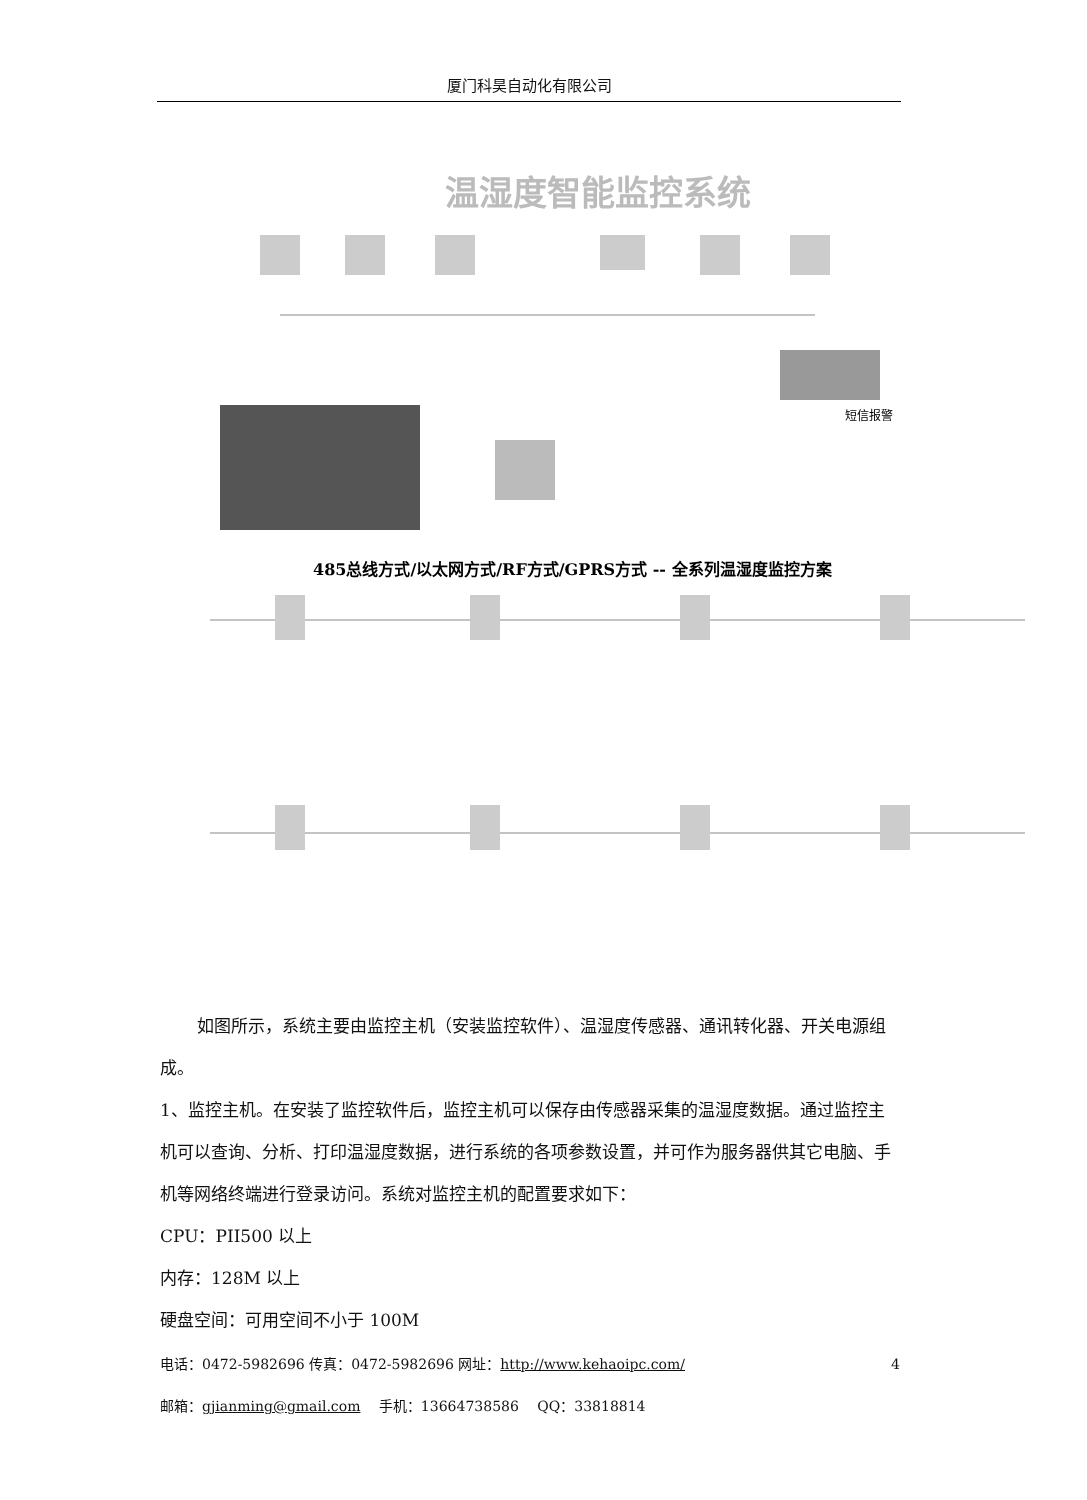厦门科昊自动化有限公司
温湿度智能监控系统
短信报警
485总线方式/以太网方式/RF方式/GPRS方式 -- 全系列温湿度监控方案
如图所示，系统主要由监控主机（安装监控软件）、温湿度传感器、通讯转化器、开关电源组成。
1、监控主机。在安装了监控软件后，监控主机可以保存由传感器采集的温湿度数据。通过监控主机可以查询、分析、打印温湿度数据，进行系统的各项参数设置，并可作为服务器供其它电脑、手机等网络终端进行登录访问。系统对监控主机的配置要求如下：
CPU：PII500 以上
内存：128M 以上
硬盘空间：可用空间不小于 100M
4 电话：0472-5982696 传真：0472-5982696 网址：http://www.kehaoipc.com/
邮箱：gjianming@gmail.com　 手机：13664738586　 QQ：33818814